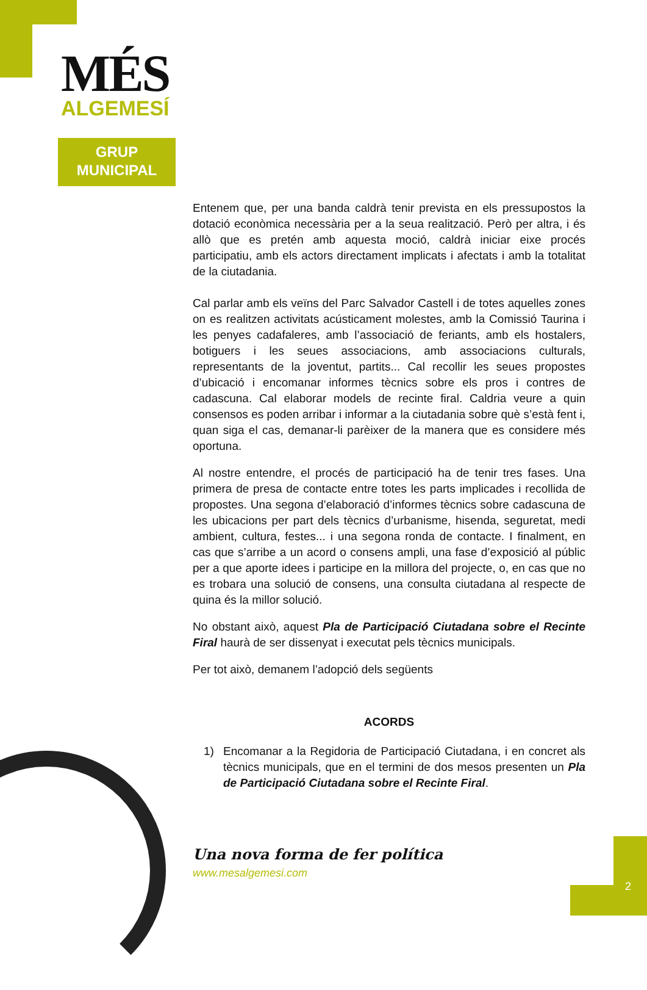MÉS
ALGEMESÍ
GRUP
MUNICIPAL
Entenem que, per una banda caldrà tenir prevista en els pressupostos la dotació econòmica necessària per a la seua realització. Però per altra, i és allò que es pretén amb aquesta moció, caldrà iniciar eixe procés participatiu, amb els actors directament implicats i afectats i amb la totalitat de la ciutadania.
Cal parlar amb els veïns del Parc Salvador Castell i de totes aquelles zones on es realitzen activitats acústicament molestes, amb la Comissió Taurina i les penyes cadafaleres, amb l’associació de feriants, amb els hostalers, botiguers i les seues associacions, amb associacions culturals, representants de la joventut, partits... Cal recollir les seues propostes d’ubicació i encomanar informes tècnics sobre els pros i contres de cadascuna. Cal elaborar models de recinte firal. Caldria veure a quin consensos es poden arribar i informar a la ciutadania sobre què s’està fent i, quan siga el cas, demanar-li parèixer de la manera que es considere més oportuna.
Al nostre entendre, el procés de participació ha de tenir tres fases. Una primera de presa de contacte entre totes les parts implicades i recollida de propostes. Una segona d’elaboració d’informes tècnics sobre cadascuna de les ubicacions per part dels tècnics d’urbanisme, hisenda, seguretat, medi ambient, cultura, festes... i una segona ronda de contacte. I finalment, en cas que s’arribe a un acord o consens ampli, una fase d’exposició al públic per a que aporte idees i participe en la millora del projecte, o, en cas que no es trobara una solució de consens, una consulta ciutadana al respecte de quina és la millor solució.
No obstant això, aquest Pla de Participació Ciutadana sobre el Recinte Firal haurà de ser dissenyat i executat pels tècnics municipals.
Per tot això, demanem l’adopció dels següents
ACORDS
1) Encomanar a la Regidoria de Participació Ciutadana, i en concret als tècnics municipals, que en el termini de dos mesos presenten un Pla de Participació Ciutadana sobre el Recinte Firal.
Una nova forma de fer política
www.mesalgemesi.com
2